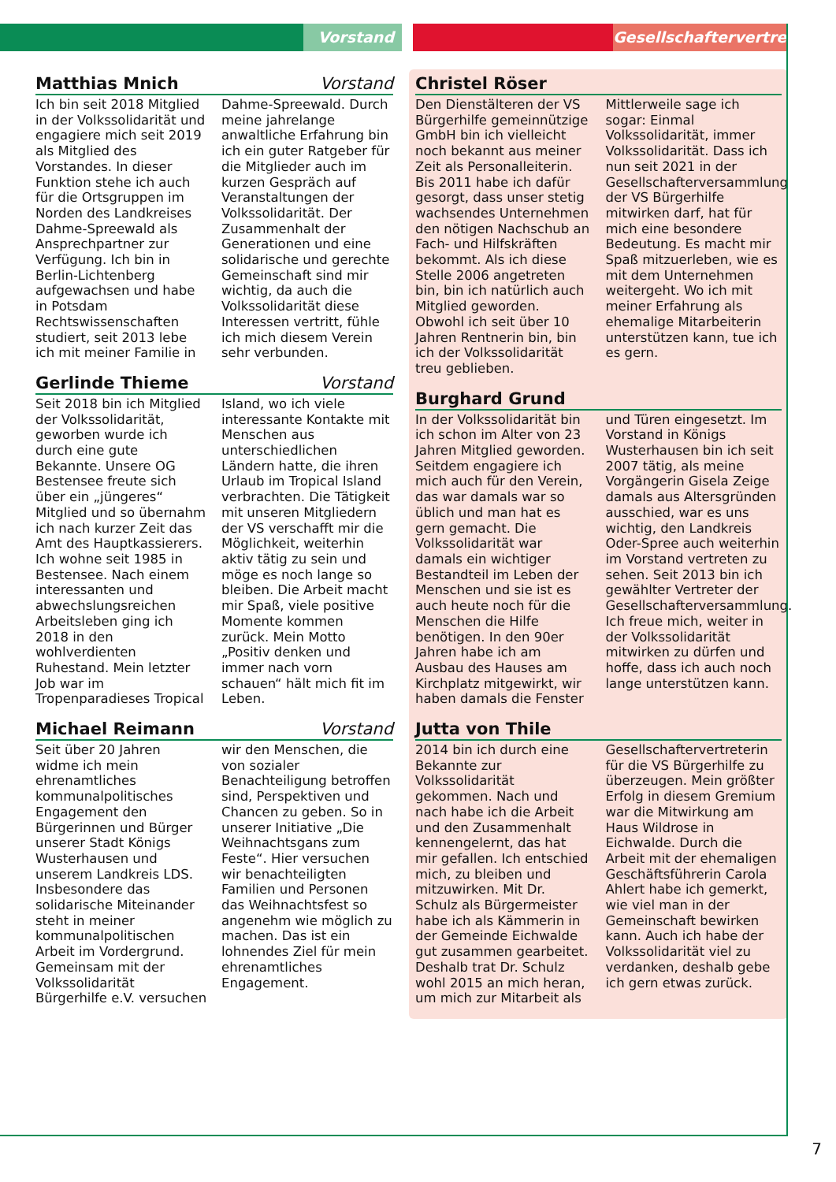Vorstand
Gesellschaftervertreter
Matthias Mnich Vorstand
Ich bin seit 2018 Mitglied in der Volkssolidarität und engagiere mich seit 2019 als Mitglied des Vorstandes. In dieser Funktion stehe ich auch für die Ortsgruppen im Norden des Landkreises Dahme-Spreewald als Ansprechpartner zur Verfügung. Ich bin in Berlin-Lichtenberg aufgewachsen und habe in Potsdam Rechtswissenschaften studiert, seit 2013 lebe ich mit meiner Familie in Dahme-Spreewald. Durch meine jahrelange anwaltliche Erfahrung bin ich ein guter Ratgeber für die Mitglieder auch im kurzen Gespräch auf Veranstaltungen der Volkssolidarität. Der Zusammenhalt der Generationen und eine solidarische und gerechte Gemeinschaft sind mir wichtig, da auch die Volkssolidarität diese Interessen vertritt, fühle ich mich diesem Verein sehr verbunden.
Gerlinde Thieme Vorstand
Seit 2018 bin ich Mitglied der Volkssolidarität, geworben wurde ich durch eine gute Bekannte. Unsere OG Bestensee freute sich über ein „jüngeres“ Mitglied und so übernahm ich nach kurzer Zeit das Amt des Hauptkassierers. Ich wohne seit 1985 in Bestensee. Nach einem interessanten und abwechslungsreichen Arbeitsleben ging ich 2018 in den wohlverdienten Ruhestand. Mein letzter Job war im Tropenparadieses Tropical Island, wo ich viele interessante Kontakte mit Menschen aus unterschiedlichen Ländern hatte, die ihren Urlaub im Tropical Island verbrachten. Die Tätigkeit mit unseren Mitgliedern der VS verschafft mir die Möglichkeit, weiterhin aktiv tätig zu sein und möge es noch lange so bleiben. Die Arbeit macht mir Spaß, viele positive Momente kommen zurück. Mein Motto „Positiv denken und immer nach vorn schauen“ hält mich fit im Leben.
Michael Reimann Vorstand
Seit über 20 Jahren widme ich mein ehrenamtliches kommunalpolitisches Engagement den Bürgerinnen und Bürger unserer Stadt Königs Wusterhausen und unserem Landkreis LDS. Insbesondere das solidarische Miteinander steht in meiner kommunalpolitischen Arbeit im Vordergrund. Gemeinsam mit der Volkssolidarität Bürgerhilfe e.V. versuchen wir den Menschen, die von sozialer Benachteiligung betroffen sind, Perspektiven und Chancen zu geben. So in unserer Initiative „Die Weihnachtsgans zum Feste“. Hier versuchen wir benachteiligten Familien und Personen das Weihnachtsfest so angenehm wie möglich zu machen. Das ist ein lohnendes Ziel für mein ehrenamtliches Engagement.
Christel Röser
Den Dienstälteren der VS Bürgerhilfe gemeinnützige GmbH bin ich vielleicht noch bekannt aus meiner Zeit als Personalleiterin. Bis 2011 habe ich dafür gesorgt, dass unser stetig wachsendes Unternehmen den nötigen Nachschub an Fach- und Hilfskräften bekommt. Als ich diese Stelle 2006 angetreten bin, bin ich natürlich auch Mitglied geworden. Obwohl ich seit über 10 Jahren Rentnerin bin, bin ich der Volkssolidarität treu geblieben. Mittlerweile sage ich sogar: Einmal Volkssolidarität, immer Volkssolidarität. Dass ich nun seit 2021 in der Gesellschafterversammlung der VS Bürgerhilfe mitwirken darf, hat für mich eine besondere Bedeutung. Es macht mir Spaß mitzuerleben, wie es mit dem Unternehmen weitergeht. Wo ich mit meiner Erfahrung als ehemalige Mitarbeiterin unterstützen kann, tue ich es gern.
Burghard Grund
In der Volkssolidarität bin ich schon im Alter von 23 Jahren Mitglied geworden. Seitdem engagiere ich mich auch für den Verein, das war damals war so üblich und man hat es gern gemacht. Die Volkssolidarität war damals ein wichtiger Bestandteil im Leben der Menschen und sie ist es auch heute noch für die Menschen die Hilfe benötigen. In den 90er Jahren habe ich am Ausbau des Hauses am Kirchplatz mitgewirkt, wir haben damals die Fenster und Türen eingesetzt. Im Vorstand in Königs Wusterhausen bin ich seit 2007 tätig, als meine Vorgängerin Gisela Zeige damals aus Altersgründen ausschied, war es uns wichtig, den Landkreis Oder-Spree auch weiterhin im Vorstand vertreten zu sehen. Seit 2013 bin ich gewählter Vertreter der Gesellschafterversammlung. Ich freue mich, weiter in der Volkssolidarität mitwirken zu dürfen und hoffe, dass ich auch noch lange unterstützen kann.
Jutta von Thile
2014 bin ich durch eine Bekannte zur Volkssolidarität gekommen. Nach und nach habe ich die Arbeit und den Zusammenhalt kennengelernt, das hat mir gefallen. Ich entschied mich, zu bleiben und mitzuwirken. Mit Dr. Schulz als Bürgermeister habe ich als Kämmerin in der Gemeinde Eichwalde gut zusammen gearbeitet. Deshalb trat Dr. Schulz wohl 2015 an mich heran, um mich zur Mitarbeit als Gesellschaftervertreterin für die VS Bürgerhilfe zu überzeugen. Mein größter Erfolg in diesem Gremium war die Mitwirkung am Haus Wildrose in Eichwalde. Durch die Arbeit mit der ehemaligen Geschäftsführerin Carola Ahlert habe ich gemerkt, wie viel man in der Gemeinschaft bewirken kann. Auch ich habe der Volkssolidarität viel zu verdanken, deshalb gebe ich gern etwas zurück.
7